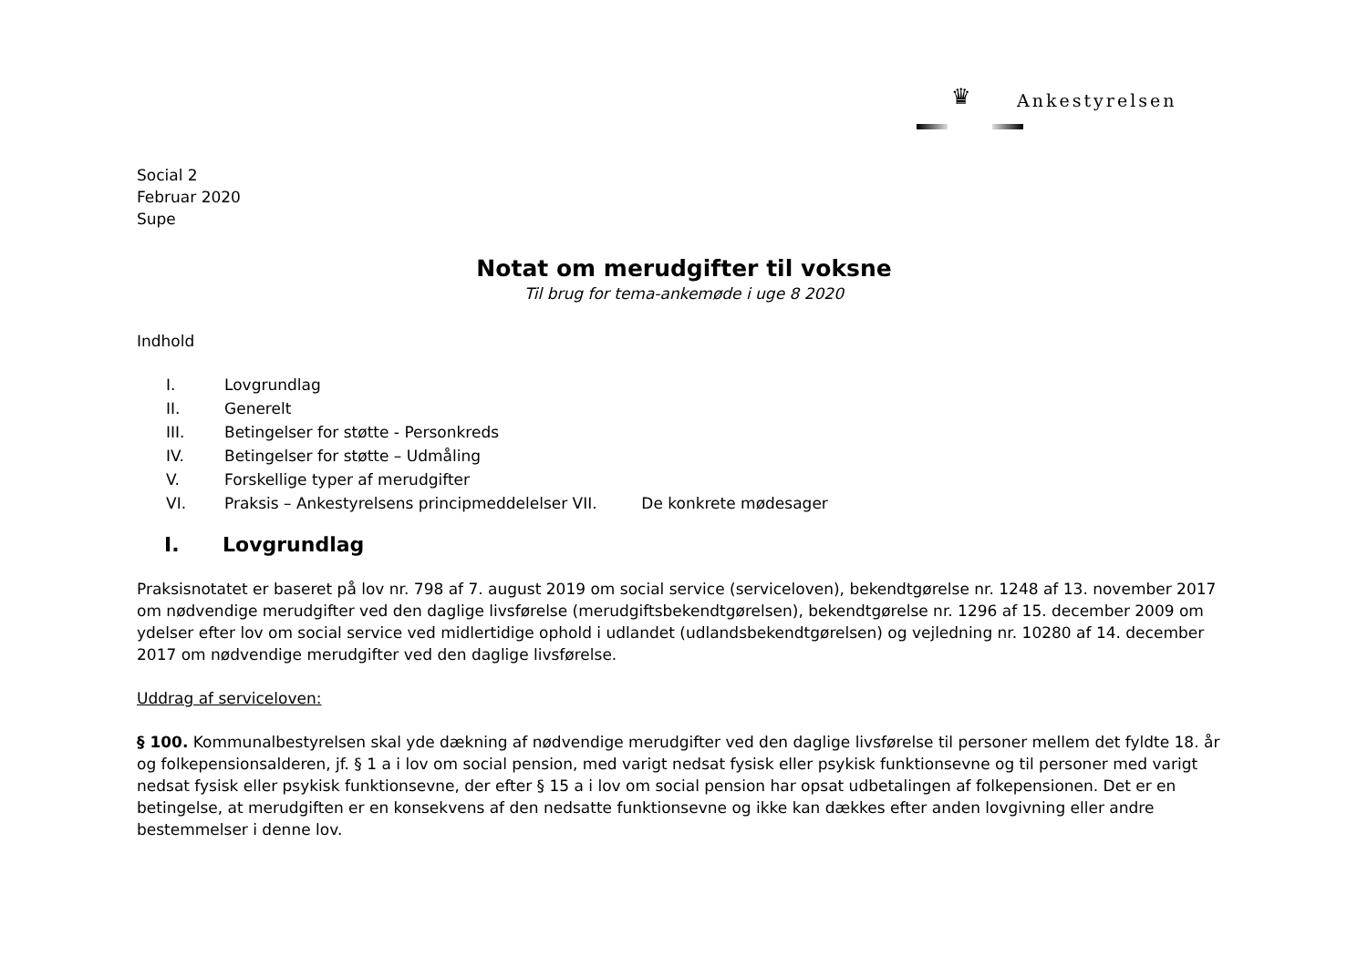♛
Ankestyrelsen
Social 2
Februar 2020
Supe
Notat om merudgifter til voksne
Til brug for tema-ankemøde i uge 8 2020
Indhold
I. Lovgrundlag
II. Generelt
III. Betingelser for støtte - Personkreds
IV. Betingelser for støtte – Udmåling
V. Forskellige typer af merudgifter
VI. Praksis – Ankestyrelsens principmeddelelser VII. De konkrete mødesager
I. Lovgrundlag
Praksisnotatet er baseret på lov nr. 798 af 7. august 2019 om social service (serviceloven), bekendtgørelse nr. 1248 af 13. november 2017 om nødvendige merudgifter ved den daglige livsførelse (merudgiftsbekendtgørelsen), bekendtgørelse nr. 1296 af 15. december 2009 om ydelser efter lov om social service ved midlertidige ophold i udlandet (udlandsbekendtgørelsen) og vejledning nr. 10280 af 14. december 2017 om nødvendige merudgifter ved den daglige livsførelse.
Uddrag af serviceloven:
§ 100. Kommunalbestyrelsen skal yde dækning af nødvendige merudgifter ved den daglige livsførelse til personer mellem det fyldte 18. år og folkepensionsalderen, jf. § 1 a i lov om social pension, med varigt nedsat fysisk eller psykisk funktionsevne og til personer med varigt nedsat fysisk eller psykisk funktionsevne, der efter § 15 a i lov om social pension har opsat udbetalingen af folkepensionen. Det er en betingelse, at merudgiften er en konsekvens af den nedsatte funktionsevne og ikke kan dækkes efter anden lovgivning eller andre bestemmelser i denne lov.